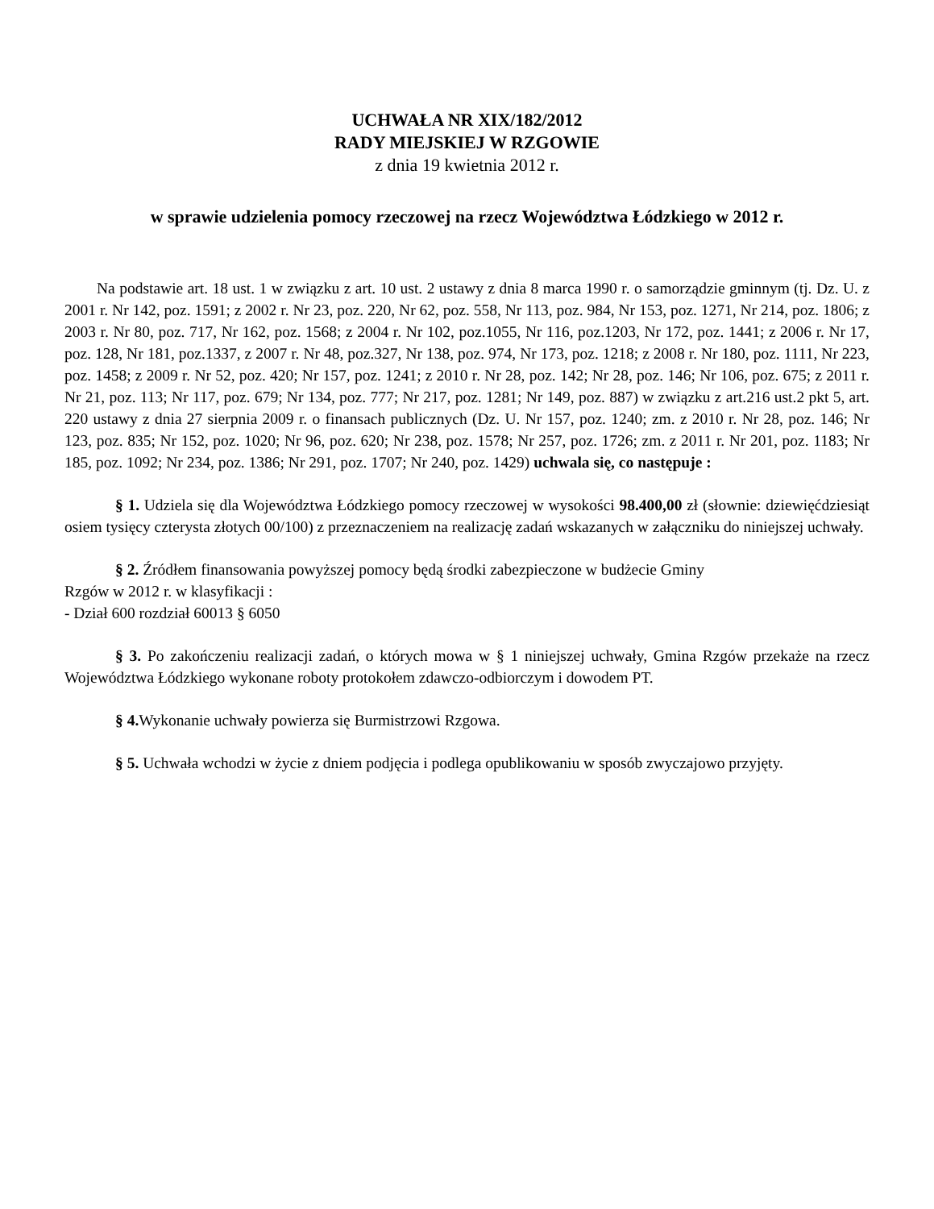UCHWAŁA NR XIX/182/2012
RADY MIEJSKIEJ W RZGOWIE
z dnia 19 kwietnia 2012 r.
w sprawie udzielenia pomocy rzeczowej na rzecz Województwa Łódzkiego w 2012 r.
Na podstawie art. 18 ust. 1 w związku z art. 10 ust. 2 ustawy z dnia 8 marca 1990 r. o samorządzie gminnym (tj. Dz. U. z 2001 r. Nr 142, poz. 1591; z 2002 r. Nr 23, poz. 220, Nr 62, poz. 558, Nr 113, poz. 984, Nr 153, poz. 1271, Nr 214, poz. 1806; z 2003 r. Nr 80, poz. 717, Nr 162, poz. 1568; z 2004 r. Nr 102, poz.1055, Nr 116, poz.1203, Nr 172, poz. 1441; z 2006 r. Nr 17, poz. 128, Nr 181, poz.1337, z 2007 r. Nr 48, poz.327, Nr 138, poz. 974, Nr 173, poz. 1218; z 2008 r. Nr 180, poz. 1111, Nr 223, poz. 1458; z 2009 r. Nr 52, poz. 420; Nr 157, poz. 1241; z 2010 r. Nr 28, poz. 142; Nr 28, poz. 146; Nr 106, poz. 675; z 2011 r. Nr 21, poz. 113; Nr 117, poz. 679; Nr 134, poz. 777; Nr 217, poz. 1281; Nr 149, poz. 887) w związku z art.216 ust.2 pkt 5, art. 220 ustawy z dnia 27 sierpnia 2009 r. o finansach publicznych (Dz. U. Nr 157, poz. 1240; zm. z 2010 r. Nr 28, poz. 146; Nr 123, poz. 835; Nr 152, poz. 1020; Nr 96, poz. 620; Nr 238, poz. 1578; Nr 257, poz. 1726; zm. z 2011 r. Nr 201, poz. 1183; Nr 185, poz. 1092; Nr 234, poz. 1386; Nr 291, poz. 1707; Nr 240, poz. 1429) uchwala się, co następuje :
§ 1. Udziela się dla Województwa Łódzkiego pomocy rzeczowej w wysokości 98.400,00 zł (słownie: dziewięćdziesiąt osiem tysięcy czterysta złotych 00/100) z przeznaczeniem na realizację zadań wskazanych w załączniku do niniejszej uchwały.
§ 2. Źródłem finansowania powyższej pomocy będą środki zabezpieczone w budżecie Gminy
Rzgów w 2012 r. w klasyfikacji :
- Dział 600 rozdział 60013 § 6050
§ 3. Po zakończeniu realizacji zadań, o których mowa w § 1 niniejszej uchwały, Gmina Rzgów przekaże na rzecz Województwa Łódzkiego wykonane roboty protokołem zdawczo-odbiorczym i dowodem PT.
§ 4. Wykonanie uchwały powierza się Burmistrzowi Rzgowa.
§ 5. Uchwała wchodzi w życie z dniem podjęcia i podlega opublikowaniu w sposób zwyczajowo przyjęty.